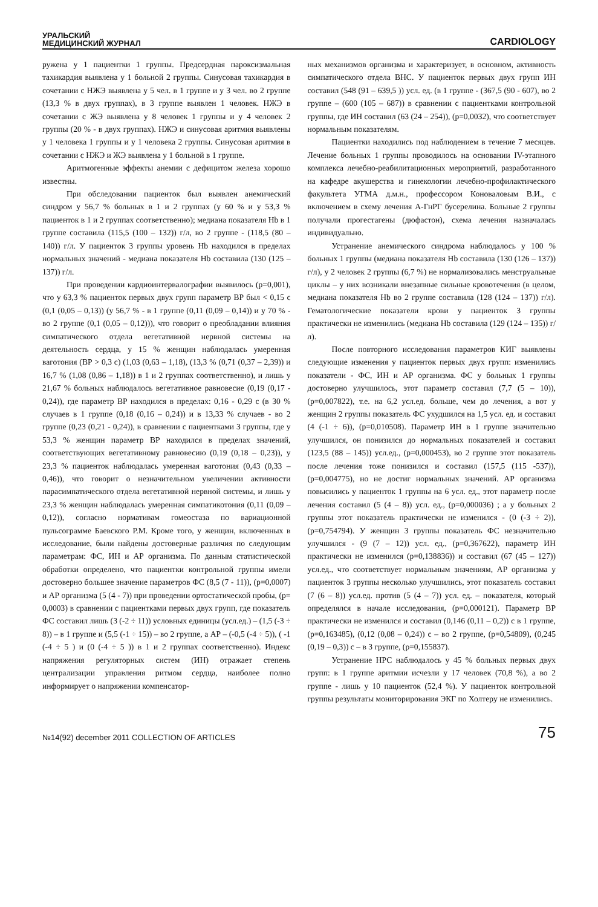УРАЛЬСКИЙ
МЕДИЦИНСКИЙ ЖУРНАЛ
CARDIOLOGY
ружена у 1 пациентки 1 группы. Предсердная пароксизмальная тахикардия выявлена у 1 больной 2 группы. Синусовая тахикардия в сочетании с НЖЭ выявлена у 5 чел. в 1 группе и у 3 чел. во 2 группе (13,3 % в двух группах), в 3 группе выявлен 1 человек. НЖЭ в сочетании с ЖЭ выявлена у 8 человек 1 группы и у 4 человек 2 группы (20 % - в двух группах). НЖЭ и синусовая аритмия выявлены у 1 человека 1 группы и у 1 человека 2 группы. Синусовая аритмия в сочетании с НЖЭ и ЖЭ выявлена у 1 больной в 1 группе.
Аритмогенные эффекты анемии с дефицитом железа хорошо известны.
При обследовании пациенток был выявлен анемический синдром у 56,7 % больных в 1 и 2 группах (у 60 % и у 53,3 % пациенток в 1 и 2 группах соответственно); медиана показателя Hb в 1 группе составила (115,5 (100 – 132)) г/л, во 2 группе - (118,5 (80 – 140)) г/л. У пациенток 3 группы уровень Hb находился в пределах нормальных значений - медиана показателя Hb составила (130 (125 – 137)) г/л.
При проведении кардиоинтервалографии выявилось (p=0,001), что у 63,3 % пациенток первых двух групп параметр ВР был < 0,15 с (0,1 (0,05 – 0,13)) (у 56,7 % - в 1 группе (0,11 (0,09 – 0,14)) и у 70 % - во 2 группе (0,1 (0,05 – 0,12))), что говорит о преобладании влияния симпатического отдела вегетативной нервной системы на деятельность сердца, у 15 % женщин наблюдалась умеренная ваготония (ВР > 0,3 с) (1,03 (0,63 – 1,18), (13,3 % (0,71 (0,37 – 2,39)) и 16,7 % (1,08 (0,86 – 1,18)) в 1 и 2 группах соответственно), и лишь у 21,67 % больных наблюдалось вегетативное равновесие (0,19 (0,17 - 0,24)), где параметр ВР находился в пределах: 0,16 - 0,29 с (в 30 % случаев в 1 группе (0,18 (0,16 – 0,24)) и в 13,33 % случаев - во 2 группе (0,23 (0,21 - 0,24)), в сравнении с пациентками 3 группы, где у 53,3 % женщин параметр ВР находился в пределах значений, соответствующих вегетативному равновесию (0,19 (0,18 – 0,23)), у 23,3 % пациенток наблюдалась умеренная ваготония (0,43 (0,33 – 0,46)), что говорит о незначительном увеличении активности парасимпатического отдела вегетативной нервной системы, и лишь у 23,3 % женщин наблюдалась умеренная симпатикотония (0,11 (0,09 – 0,12)), согласно нормативам гомеостаза по вариационной пульсограмме Баевского Р.М. Кроме того, у женщин, включенных в исследование, были найдены достоверные различия по следующим параметрам: ФС, ИН и АР организма. По данным статистической обработки определено, что пациентки контрольной группы имели достоверно большее значение параметров ФС (8,5 (7 - 11)), (p=0,0007) и АР организма (5 (4 - 7)) при проведении ортостатической пробы, (p= 0,0003) в сравнении с пациентками первых двух групп, где показатель ФС составил лишь (3 (-2 ÷ 11)) условных единицы (усл.ед.) – (1,5 (-3 ÷ 8)) – в 1 группе и (5,5 (-1 ÷ 15)) – во 2 группе, а АР – (-0,5 (-4 ÷ 5)), ( -1 (-4 ÷ 5 ) и (0 (-4 ÷ 5 )) в 1 и 2 группах соответственно). Индекс напряжения регуляторных систем (ИН) отражает степень централизации управления ритмом сердца, наиболее полно информирует о напряжении компенсатор-
ных механизмов организма и характеризует, в основном, активность симпатического отдела ВНС. У пациенток первых двух групп ИН составил (548 (91 – 639,5 )) усл. ед. (в 1 группе - (367,5 (90 - 607), во 2 группе – (600 (105 – 687)) в сравнении с пациентками контрольной группы, где ИН составил (63 (24 – 254)), (p=0,0032), что соответствует нормальным показателям.
Пациентки находились под наблюдением в течение 7 месяцев. Лечение больных 1 группы проводилось на основании IV-этапного комплекса лечебно-реабилитационных мероприятий, разработанного на кафедре акушерства и гинекологии лечебно-профилактического факультета УГМА д.м.н., профессором Коноваловым В.И., с включением в схему лечения А-ГнРГ бусерелина. Больные 2 группы получали прогестагены (дюфастон), схема лечения назначалась индивидуально.
Устранение анемического синдрома наблюдалось у 100 % больных 1 группы (медиана показателя Hb составила (130 (126 – 137)) г/л), у 2 человек 2 группы (6,7 %) не нормализовались менструальные циклы – у них возникали внезапные сильные кровотечения (в целом, медиана показателя Hb во 2 группе составила (128 (124 – 137)) г/л). Гематологические показатели крови у пациенток 3 группы практически не изменились (медиана Hb составила (129 (124 – 135)) г/л).
После повторного исследования параметров КИГ выявлены следующие изменения у пациенток первых двух групп: изменились показатели - ФС, ИН и АР организма. ФС у больных 1 группы достоверно улучшилось, этот параметр составил (7,7 (5 – 10)), (p=0,007822), т.е. на 6,2 усл.ед. больше, чем до лечения, а вот у женщин 2 группы показатель ФС ухудшился на 1,5 усл. ед. и составил (4 (-1 ÷ 6)), (p=0,010508). Параметр ИН в 1 группе значительно улучшился, он понизился до нормальных показателей и составил (123,5 (88 – 145)) усл.ед., (p=0,000453), во 2 группе этот показатель после лечения тоже понизился и составил (157,5 (115 -537)), (p=0,004775), но не достиг нормальных значений. АР организма повысились у пациенток 1 группы на 6 усл. ед., этот параметр после лечения составил (5 (4 – 8)) усл. ед., (p=0,000036) ; а у больных 2 группы этот показатель практически не изменился - (0 (-3 ÷ 2)), (p=0,754794). У женщин 3 группы показатель ФС незначительно улучшился - (9 (7 – 12)) усл. ед., (p=0,367622), параметр ИН практически не изменился (p=0,138836)) и составил (67 (45 – 127)) усл.ед., что соответствует нормальным значениям, АР организма у пациенток 3 группы несколько улучшились, этот показатель составил (7 (6 – 8)) усл.ед. против (5 (4 – 7)) усл. ед. – показателя, который определялся в начале исследования, (p=0,000121). Параметр ВР практически не изменился и составил (0,146 (0,11 – 0,2)) с в 1 группе, (p=0,163485), (0,12 (0,08 – 0,24)) с – во 2 группе, (p=0,54809), (0,245 (0,19 – 0,3)) с – в 3 группе, (p=0,155837).
Устранение НРС наблюдалось у 45 % больных первых двух групп: в 1 группе аритмии исчезли у 17 человек (70,8 %), а во 2 группе - лишь у 10 пациенток (52,4 %). У пациенток контрольной группы результаты мониторирования ЭКГ по Холтеру не изменились.
№14(92) december 2011 COLLECTION OF ARTICLES
75